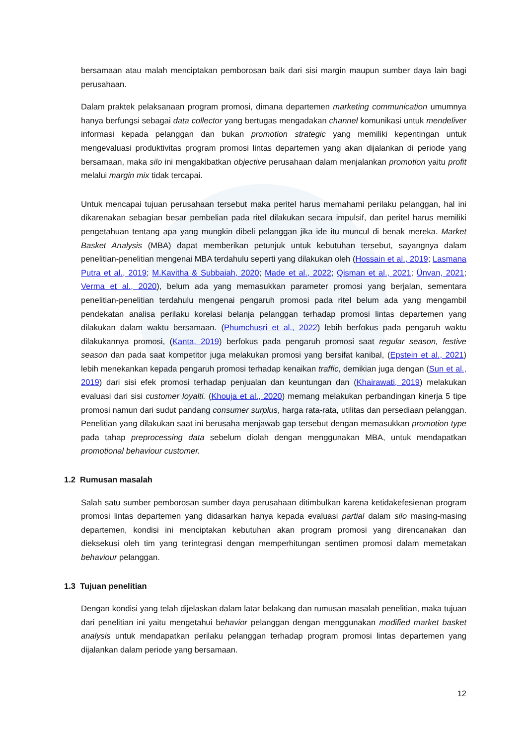bersamaan atau malah menciptakan pemborosan baik dari sisi margin maupun sumber daya lain bagi perusahaan.
Dalam praktek pelaksanaan program promosi, dimana departemen marketing communication umumnya hanya berfungsi sebagai data collector yang bertugas mengadakan channel komunikasi untuk mendeliver informasi kepada pelanggan dan bukan promotion strategic yang memiliki kepentingan untuk mengevaluasi produktivitas program promosi lintas departemen yang akan dijalankan di periode yang bersamaan, maka silo ini mengakibatkan objective perusahaan dalam menjalankan promotion yaitu profit melalui margin mix tidak tercapai.
Untuk mencapai tujuan perusahaan tersebut maka peritel harus memahami perilaku pelanggan, hal ini dikarenakan sebagian besar pembelian pada ritel dilakukan secara impulsif, dan peritel harus memiliki pengetahuan tentang apa yang mungkin dibeli pelanggan jika ide itu muncul di benak mereka. Market Basket Analysis (MBA) dapat memberikan petunjuk untuk kebutuhan tersebut, sayangnya dalam penelitian-penelitian mengenai MBA terdahulu seperti yang dilakukan oleh (Hossain et al., 2019; Lasmana Putra et al., 2019; M.Kavitha & Subbaiah, 2020; Made et al., 2022; Qisman et al., 2021; Ünvan, 2021; Verma et al., 2020), belum ada yang memasukkan parameter promosi yang berjalan, sementara penelitian-penelitian terdahulu mengenai pengaruh promosi pada ritel belum ada yang mengambil pendekatan analisa perilaku korelasi belanja pelanggan terhadap promosi lintas departemen yang dilakukan dalam waktu bersamaan. (Phumchusri et al., 2022) lebih berfokus pada pengaruh waktu dilakukannya promosi, (Kanta, 2019) berfokus pada pengaruh promosi saat regular season, festive season dan pada saat kompetitor juga melakukan promosi yang bersifat kanibal, (Epstein et al., 2021) lebih menekankan kepada pengaruh promosi terhadap kenaikan traffic, demikian juga dengan (Sun et al., 2019) dari sisi efek promosi terhadap penjualan dan keuntungan dan (Khairawati, 2019) melakukan evaluasi dari sisi customer loyalti. (Khouja et al., 2020) memang melakukan perbandingan kinerja 5 tipe promosi namun dari sudut pandang consumer surplus, harga rata-rata, utilitas dan persediaan pelanggan. Penelitian yang dilakukan saat ini berusaha menjawab gap tersebut dengan memasukkan promotion type pada tahap preprocessing data sebelum diolah dengan menggunakan MBA, untuk mendapatkan promotional behaviour customer.
1.2 Rumusan masalah
Salah satu sumber pemborosan sumber daya perusahaan ditimbulkan karena ketidakefesienan program promosi lintas departemen yang didasarkan hanya kepada evaluasi partial dalam silo masing-masing departemen, kondisi ini menciptakan kebutuhan akan program promosi yang direncanakan dan dieksekusi oleh tim yang terintegrasi dengan memperhitungan sentimen promosi dalam memetakan behaviour pelanggan.
1.3 Tujuan penelitian
Dengan kondisi yang telah dijelaskan dalam latar belakang dan rumusan masalah penelitian, maka tujuan dari penelitian ini yaitu mengetahui behavior pelanggan dengan menggunakan modified market basket analysis untuk mendapatkan perilaku pelanggan terhadap program promosi lintas departemen yang dijalankan dalam periode yang bersamaan.
12